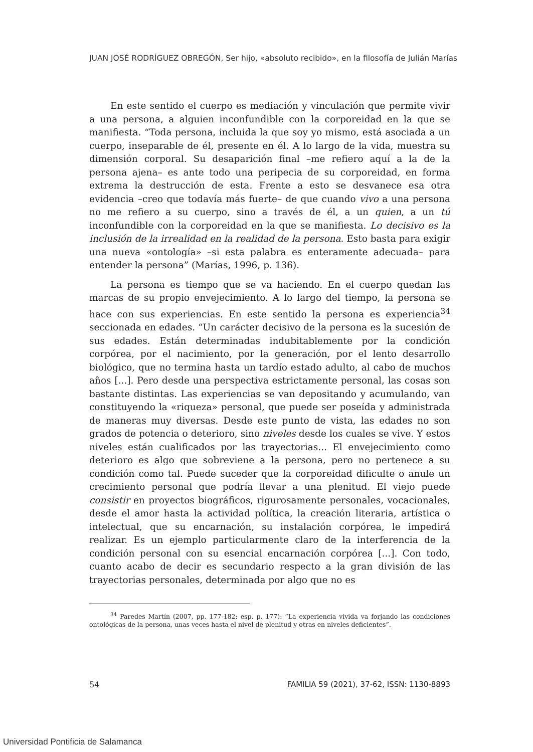JUAN JOSÉ RODRÍGUEZ OBREGÓN, Ser hijo, «absoluto recibido», en la filosofía de Julián Marías
En este sentido el cuerpo es mediación y vinculación que permite vivir a una persona, a alguien inconfundible con la corporeidad en la que se manifiesta. “Toda persona, incluida la que soy yo mismo, está asociada a un cuerpo, inseparable de él, presente en él. A lo largo de la vida, muestra su dimensión corporal. Su desaparición final –me refiero aquí a la de la persona ajena– es ante todo una peripecia de su corporeidad, en forma extrema la destrucción de esta. Frente a esto se desvanece esa otra evidencia –creo que todavía más fuerte– de que cuando vivo a una persona no me refiero a su cuerpo, sino a través de él, a un quien, a un tú inconfundible con la corporeidad en la que se manifiesta. Lo decisivo es la inclusión de la irrealidad en la realidad de la persona. Esto basta para exigir una nueva «ontología» –si esta palabra es enteramente adecuada– para entender la persona” (Marías, 1996, p. 136).
La persona es tiempo que se va haciendo. En el cuerpo quedan las marcas de su propio envejecimiento. A lo largo del tiempo, la persona se hace con sus experiencias. En este sentido la persona es experiencia<sup>34</sup> seccionada en edades. “Un carácter decisivo de la persona es la sucesión de sus edades. Están determinadas indubitablemente por la condición corpórea, por el nacimiento, por la generación, por el lento desarrollo biológico, que no termina hasta un tardío estado adulto, al cabo de muchos años [...]. Pero desde una perspectiva estrictamente personal, las cosas son bastante distintas. Las experiencias se van depositando y acumulando, van constituyendo la «riqueza» personal, que puede ser poseída y administrada de maneras muy diversas. Desde este punto de vista, las edades no son grados de potencia o deterioro, sino niveles desde los cuales se vive. Y estos niveles están cualificados por las trayectorias... El envejecimiento como deterioro es algo que sobreviene a la persona, pero no pertenece a su condición como tal. Puede suceder que la corporeidad dificulte o anule un crecimiento personal que podría llevar a una plenitud. El viejo puede consistir en proyectos biográficos, rigurosamente personales, vocacionales, desde el amor hasta la actividad política, la creación literaria, artística o intelectual, que su encarnación, su instalación corpórea, le impedirá realizar. Es un ejemplo particularmente claro de la interferencia de la condición personal con su esencial encarnación corpórea [...]. Con todo, cuanto acabo de decir es secundario respecto a la gran división de las trayectorias personales, determinada por algo que no es
<sup>34</sup> Paredes Martín (2007, pp. 177-182; esp. p. 177): “La experiencia vivida va forjando las condiciones ontológicas de la persona, unas veces hasta el nivel de plenitud y otras en niveles deficientes”.
54 FAMILIA 59 (2021), 37-62, ISSN: 1130-8893
Universidad Pontificia de Salamanca